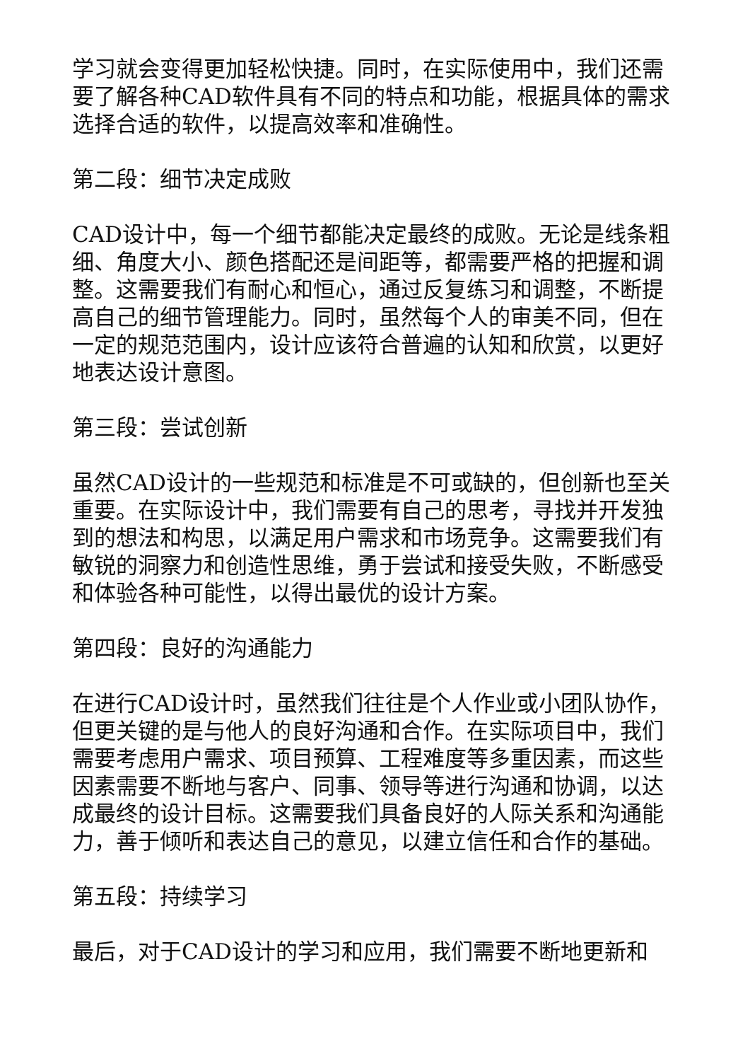学习就会变得更加轻松快捷。同时，在实际使用中，我们还需要了解各种CAD软件具有不同的特点和功能，根据具体的需求选择合适的软件，以提高效率和准确性。
第二段：细节决定成败
CAD设计中，每一个细节都能决定最终的成败。无论是线条粗细、角度大小、颜色搭配还是间距等，都需要严格的把握和调整。这需要我们有耐心和恒心，通过反复练习和调整，不断提高自己的细节管理能力。同时，虽然每个人的审美不同，但在一定的规范范围内，设计应该符合普遍的认知和欣赏，以更好地表达设计意图。
第三段：尝试创新
虽然CAD设计的一些规范和标准是不可或缺的，但创新也至关重要。在实际设计中，我们需要有自己的思考，寻找并开发独到的想法和构思，以满足用户需求和市场竞争。这需要我们有敏锐的洞察力和创造性思维，勇于尝试和接受失败，不断感受和体验各种可能性，以得出最优的设计方案。
第四段：良好的沟通能力
在进行CAD设计时，虽然我们往往是个人作业或小团队协作，但更关键的是与他人的良好沟通和合作。在实际项目中，我们需要考虑用户需求、项目预算、工程难度等多重因素，而这些因素需要不断地与客户、同事、领导等进行沟通和协调，以达成最终的设计目标。这需要我们具备良好的人际关系和沟通能力，善于倾听和表达自己的意见，以建立信任和合作的基础。
第五段：持续学习
最后，对于CAD设计的学习和应用，我们需要不断地更新和